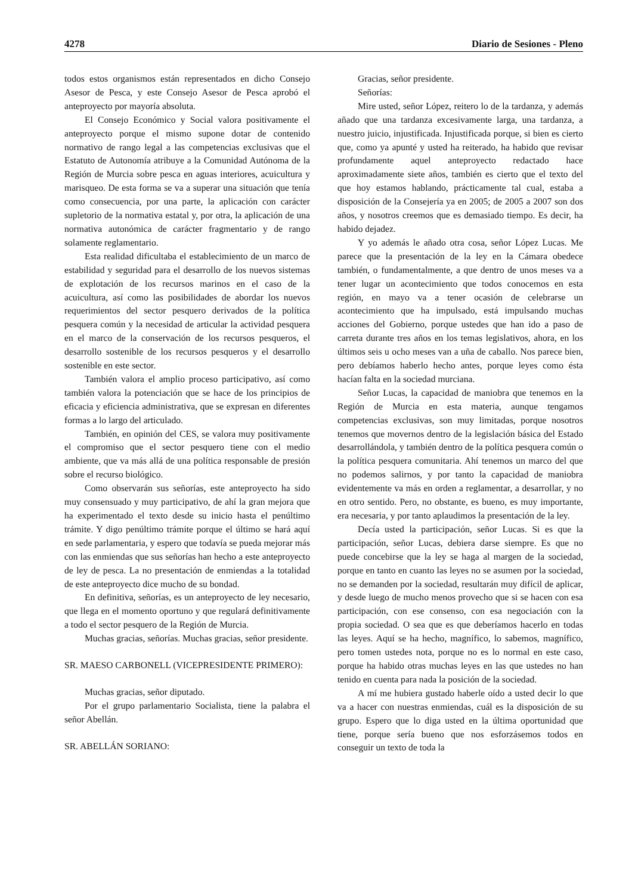4278 Diario de Sesiones - Pleno
todos estos organismos están representados en dicho Consejo Asesor de Pesca, y este Consejo Asesor de Pesca aprobó el anteproyecto por mayoría absoluta.
El Consejo Económico y Social valora positivamente el anteproyecto porque el mismo supone dotar de contenido normativo de rango legal a las competencias exclusivas que el Estatuto de Autonomía atribuye a la Comunidad Autónoma de la Región de Murcia sobre pesca en aguas interiores, acuicultura y marisqueo. De esta forma se va a superar una situación que tenía como consecuencia, por una parte, la aplicación con carácter supletorio de la normativa estatal y, por otra, la aplicación de una normativa autonómica de carácter fragmentario y de rango solamente reglamentario.
Esta realidad dificultaba el establecimiento de un marco de estabilidad y seguridad para el desarrollo de los nuevos sistemas de explotación de los recursos marinos en el caso de la acuicultura, así como las posibilidades de abordar los nuevos requerimientos del sector pesquero derivados de la política pesquera común y la necesidad de articular la actividad pesquera en el marco de la conservación de los recursos pesqueros, el desarrollo sostenible de los recursos pesqueros y el desarrollo sostenible en este sector.
También valora el amplio proceso participativo, así como también valora la potenciación que se hace de los principios de eficacia y eficiencia administrativa, que se expresan en diferentes formas a lo largo del articulado.
También, en opinión del CES, se valora muy positivamente el compromiso que el sector pesquero tiene con el medio ambiente, que va más allá de una política responsable de presión sobre el recurso biológico.
Como observarán sus señorías, este anteproyecto ha sido muy consensuado y muy participativo, de ahí la gran mejora que ha experimentado el texto desde su inicio hasta el penúltimo trámite. Y digo penúltimo trámite porque el último se hará aquí en sede parlamentaria, y espero que todavía se pueda mejorar más con las enmiendas que sus señorías han hecho a este anteproyecto de ley de pesca. La no presentación de enmiendas a la totalidad de este anteproyecto dice mucho de su bondad.
En definitiva, señorías, es un anteproyecto de ley necesario, que llega en el momento oportuno y que regulará definitivamente a todo el sector pesquero de la Región de Murcia.
Muchas gracias, señorías. Muchas gracias, señor presidente.
SR. MAESO CARBONELL (VICEPRESIDENTE PRIMERO):
Muchas gracias, señor diputado.
Por el grupo parlamentario Socialista, tiene la palabra el señor Abellán.
SR. ABELLÁN SORIANO:
Gracias, señor presidente.
Señorías:
Mire usted, señor López, reitero lo de la tardanza, y además añado que una tardanza excesivamente larga, una tardanza, a nuestro juicio, injustificada. Injustificada porque, si bien es cierto que, como ya apunté y usted ha reiterado, ha habido que revisar profundamente aquel anteproyecto redactado hace aproximadamente siete años, también es cierto que el texto del que hoy estamos hablando, prácticamente tal cual, estaba a disposición de la Consejería ya en 2005; de 2005 a 2007 son dos años, y nosotros creemos que es demasiado tiempo. Es decir, ha habido dejadez.
Y yo además le añado otra cosa, señor López Lucas. Me parece que la presentación de la ley en la Cámara obedece también, o fundamentalmente, a que dentro de unos meses va a tener lugar un acontecimiento que todos conocemos en esta región, en mayo va a tener ocasión de celebrarse un acontecimiento que ha impulsado, está impulsando muchas acciones del Gobierno, porque ustedes que han ido a paso de carreta durante tres años en los temas legislativos, ahora, en los últimos seis u ocho meses van a uña de caballo. Nos parece bien, pero debíamos haberlo hecho antes, porque leyes como ésta hacían falta en la sociedad murciana.
Señor Lucas, la capacidad de maniobra que tenemos en la Región de Murcia en esta materia, aunque tengamos competencias exclusivas, son muy limitadas, porque nosotros tenemos que movernos dentro de la legislación básica del Estado desarrollándola, y también dentro de la política pesquera común o la política pesquera comunitaria. Ahí tenemos un marco del que no podemos salirnos, y por tanto la capacidad de maniobra evidentemente va más en orden a reglamentar, a desarrollar, y no en otro sentido. Pero, no obstante, es bueno, es muy importante, era necesaria, y por tanto aplaudimos la presentación de la ley.
Decía usted la participación, señor Lucas. Si es que la participación, señor Lucas, debiera darse siempre. Es que no puede concebirse que la ley se haga al margen de la sociedad, porque en tanto en cuanto las leyes no se asumen por la sociedad, no se demanden por la sociedad, resultarán muy difícil de aplicar, y desde luego de mucho menos provecho que si se hacen con esa participación, con ese consenso, con esa negociación con la propia sociedad. O sea que es que deberíamos hacerlo en todas las leyes. Aquí se ha hecho, magnífico, lo sabemos, magnífico, pero tomen ustedes nota, porque no es lo normal en este caso, porque ha habido otras muchas leyes en las que ustedes no han tenido en cuenta para nada la posición de la sociedad.
A mí me hubiera gustado haberle oído a usted decir lo que va a hacer con nuestras enmiendas, cuál es la disposición de su grupo. Espero que lo diga usted en la última oportunidad que tiene, porque sería bueno que nos esforzásemos todos en conseguir un texto de toda la